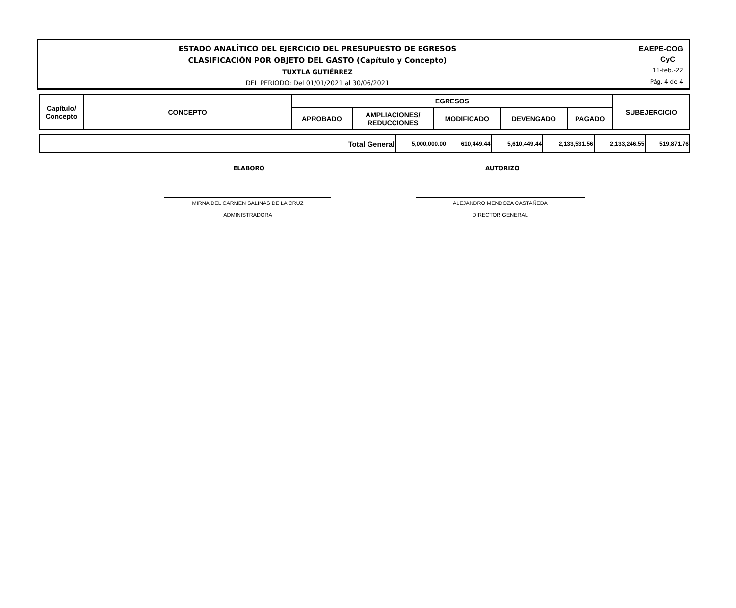ESTADO ANALÍTICO DEL EJERCICIO DEL PRESUPUESTO DE EGRESOS
CLASIFICACIÓN POR OBJETO DEL GASTO (Capítulo y Concepto)
TUXTLA GUTIÉRREZ
DEL PERIODO: Del 01/01/2021 al 30/06/2021
EAEPE-COG
CyC
11-feb.-22
Pág. 4 de 4
| Capítulo/ Concepto | CONCEPTO | EGRESOS | | | | | SUBEJERCICIO |
| --- | --- | --- | --- | --- | --- | --- | --- |
| | | APROBADO | AMPLIACIONES/ REDUCCIONES | MODIFICADO | DEVENGADO | PAGADO | |
| Total General | 5,000,000.00 | 610,449.44 | 5,610,449.44 | 2,133,531.56 | 2,133,246.55 | 519,871.76 |
ELABORÓ AUTORIZÓ
MIRNA DEL CARMEN SALINAS DE LA CRUZ
ADMINISTRADORA
ALEJANDRO MENDOZA CASTAÑEDA
DIRECTOR GENERAL